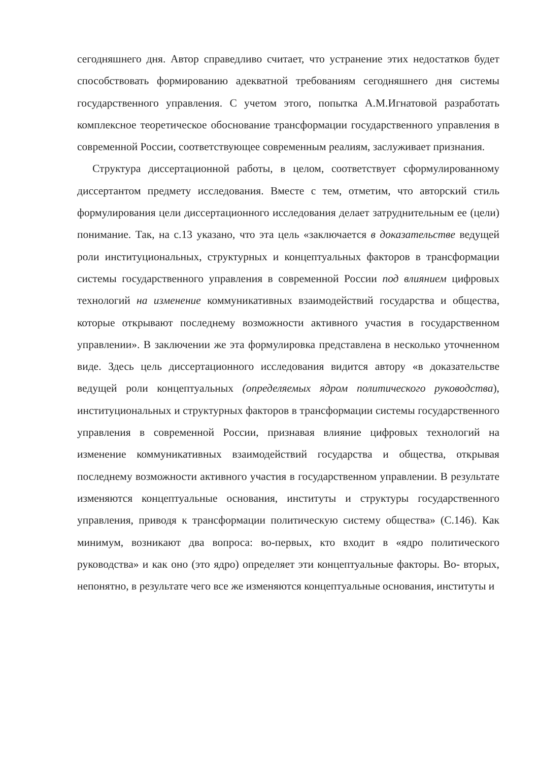сегодняшнего дня. Автор справедливо считает, что устранение этих недостатков будет способствовать формированию адекватной требованиям сегодняшнего дня системы государственного управления. С учетом этого, попытка А.М.Игнатовой разработать комплексное теоретическое обоснование трансформации государственного управления в современной России, соответствующее современным реалиям, заслуживает признания.
Структура диссертационной работы, в целом, соответствует сформулированному диссертантом предмету исследования. Вместе с тем, отметим, что авторский стиль формулирования цели диссертационного исследования делает затруднительным ее (цели) понимание. Так, на с.13 указано, что эта цель «заключается в доказательстве ведущей роли институциональных, структурных и концептуальных факторов в трансформации системы государственного управления в современной России под влиянием цифровых технологий на изменение коммуникативных взаимодействий государства и общества, которые открывают последнему возможности активного участия в государственном управлении». В заключении же эта формулировка представлена в несколько уточненном виде. Здесь цель диссертационного исследования видится автору «в доказательстве ведущей роли концептуальных (определяемых ядром политического руководства), институциональных и структурных факторов в трансформации системы государственного управления в современной России, признавая влияние цифровых технологий на изменение коммуникативных взаимодействий государства и общества, открывая последнему возможности активного участия в государственном управлении. В результате изменяются концептуальные основания, институты и структуры государственного управления, приводя к трансформации политическую систему общества» (С.146). Как минимум, возникают два вопроса: во-первых, кто входит в «ядро политического руководства» и как оно (это ядро) определяет эти концептуальные факторы. Во- вторых, непонятно, в результате чего все же изменяются концептуальные основания, институты и